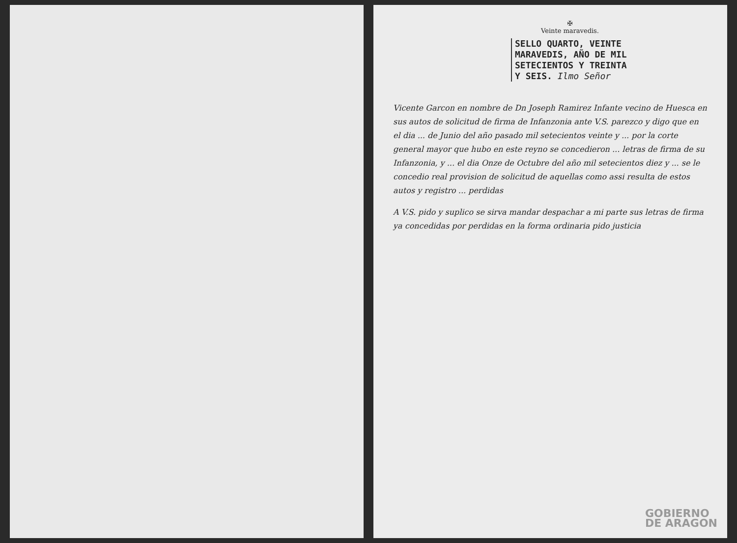✠
Veinte maravedis.
SELLO QUARTO, VEINTE
MARAVEDIS, AÑO DE MIL
SETECIENTOS Y TREINTA
Y SEIS. Ilmo Señor
Vicente Garcon en nombre de Dn Joseph Ramirez Infante vecino de Huesca en sus autos de solicitud de firma de Infanzonia ante V.S. parezco y digo que en el dia ... de Junio del año pasado mil setecientos veinte y ... por la corte general mayor que hubo en este reyno se concedieron ... letras de firma de su Infanzonia, y ... el dia Onze de Octubre del año mil setecientos diez y ... se le concedio real provision de solicitud de aquellas como assi resulta de estos autos y registro ... perdidas
A V.S. pido y suplico se sirva mandar despachar a mi parte sus letras de firma ya concedidas por perdidas en la forma ordinaria pido justicia
GOBIERNO
DE ARAGON